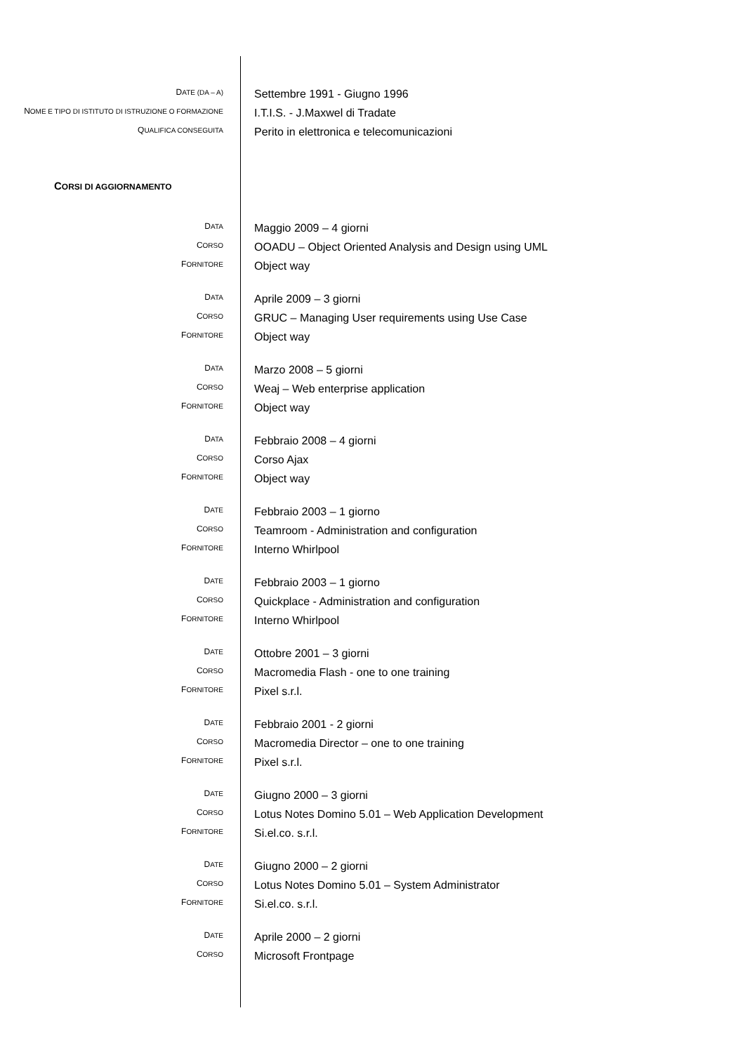| D ATE (DA – A) | Settembre 1991 - Giugno 1996 |
| N OME E TIPO DI ISTITUTO DI ISTRUZIONE O FORMAZIONE | I.T.I.S. - J.Maxwel di Tradate |
| Q UALIFICA CONSEGUITA | Perito in elettronica e telecomunicazioni |
CORSI DI AGGIORNAMENTO
| D ATA | Maggio 2009 – 4 giorni |
| C ORSO | OOADU – Object Oriented Analysis and Design using UML |
| F ORNITORE | Object way |
| D ATA | Aprile 2009 – 3 giorni |
| C ORSO | GRUC – Managing User requirements using Use Case |
| F ORNITORE | Object way |
| D ATA | Marzo 2008 – 5 giorni |
| C ORSO | Weaj – Web enterprise application |
| F ORNITORE | Object way |
| D ATA | Febbraio 2008 – 4 giorni |
| C ORSO | Corso Ajax |
| F ORNITORE | Object way |
| D ATE | Febbraio 2003 – 1 giorno |
| C ORSO | Teamroom - Administration and configuration |
| F ORNITORE | Interno Whirlpool |
| D ATE | Febbraio 2003 – 1 giorno |
| C ORSO | Quickplace - Administration and configuration |
| F ORNITORE | Interno Whirlpool |
| D ATE | Ottobre 2001 – 3 giorni |
| C ORSO | Macromedia Flash - one to one training |
| F ORNITORE | Pixel s.r.l. |
| D ATE | Febbraio 2001 - 2 giorni |
| C ORSO | Macromedia Director – one to one training |
| F ORNITORE | Pixel s.r.l. |
| D ATE | Giugno 2000 – 3 giorni |
| C ORSO | Lotus Notes Domino 5.01 – Web Application Development |
| F ORNITORE | Si.el.co. s.r.l. |
| D ATE | Giugno 2000 – 2 giorni |
| C ORSO | Lotus Notes Domino 5.01 – System Administrator |
| F ORNITORE | Si.el.co. s.r.l. |
| D ATE | Aprile 2000 – 2 giorni |
| C ORSO | Microsoft Frontpage |